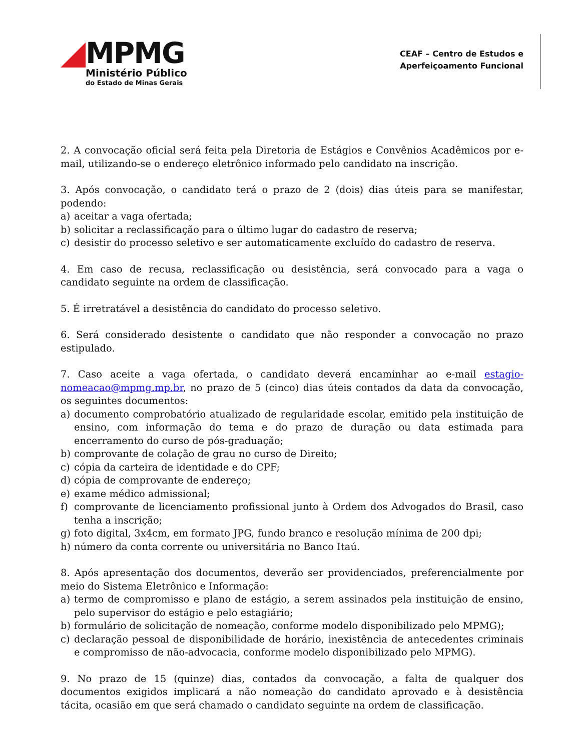MPMG
Ministério Público
do Estado de Minas Gerais
CEAF – Centro de Estudos e
Aperfeiçoamento Funcional
2. A convocação oficial será feita pela Diretoria de Estágios e Convênios Acadêmicos por e-mail, utilizando-se o endereço eletrônico informado pelo candidato na inscrição.
3. Após convocação, o candidato terá o prazo de 2 (dois) dias úteis para se manifestar, podendo:
a) aceitar a vaga ofertada;
b) solicitar a reclassificação para o último lugar do cadastro de reserva;
c) desistir do processo seletivo e ser automaticamente excluído do cadastro de reserva.
4. Em caso de recusa, reclassificação ou desistência, será convocado para a vaga o candidato seguinte na ordem de classificação.
5. É irretratável a desistência do candidato do processo seletivo.
6. Será considerado desistente o candidato que não responder a convocação no prazo estipulado.
7. Caso aceite a vaga ofertada, o candidato deverá encaminhar ao e-mail estagio-nomeacao@mpmg.mp.br, no prazo de 5 (cinco) dias úteis contados da data da convocação, os seguintes documentos:
a) documento comprobatório atualizado de regularidade escolar, emitido pela instituição de ensino, com informação do tema e do prazo de duração ou data estimada para encerramento do curso de pós-graduação;
b) comprovante de colação de grau no curso de Direito;
c) cópia da carteira de identidade e do CPF;
d) cópia de comprovante de endereço;
e) exame médico admissional;
f) comprovante de licenciamento profissional junto à Ordem dos Advogados do Brasil, caso tenha a inscrição;
g) foto digital, 3x4cm, em formato JPG, fundo branco e resolução mínima de 200 dpi;
h) número da conta corrente ou universitária no Banco Itaú.
8. Após apresentação dos documentos, deverão ser providenciados, preferencialmente por meio do Sistema Eletrônico e Informação:
a) termo de compromisso e plano de estágio, a serem assinados pela instituição de ensino, pelo supervisor do estágio e pelo estagiário;
b) formulário de solicitação de nomeação, conforme modelo disponibilizado pelo MPMG);
c) declaração pessoal de disponibilidade de horário, inexistência de antecedentes criminais e compromisso de não-advocacia, conforme modelo disponibilizado pelo MPMG).
9. No prazo de 15 (quinze) dias, contados da convocação, a falta de qualquer dos documentos exigidos implicará a não nomeação do candidato aprovado e à desistência tácita, ocasião em que será chamado o candidato seguinte na ordem de classificação.